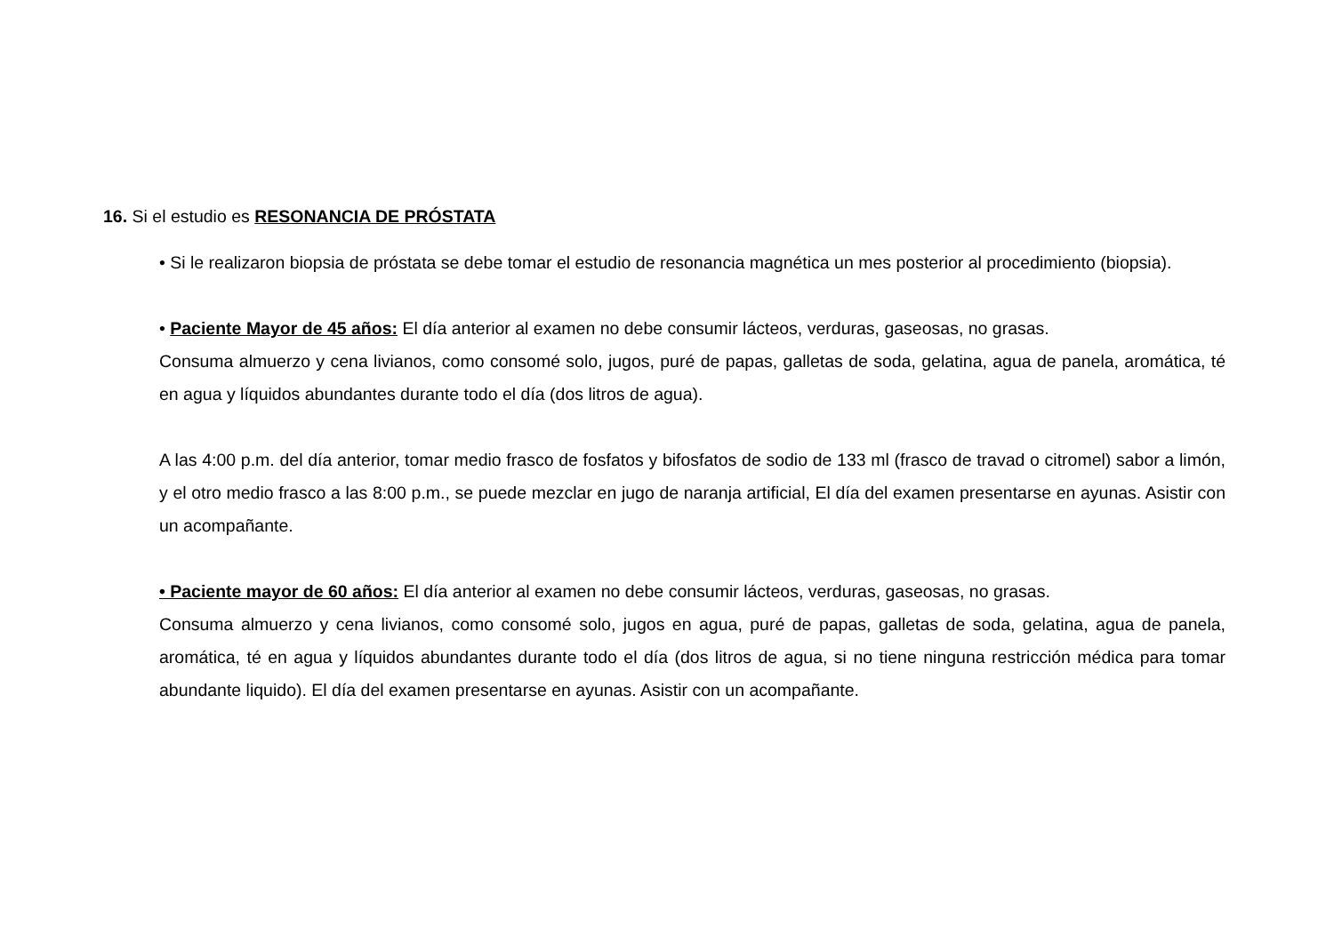16. Si el estudio es RESONANCIA DE PRÓSTATA
• Si le realizaron biopsia de próstata se debe tomar el estudio de resonancia magnética un mes posterior al procedimiento (biopsia).
• Paciente Mayor de 45 años: El día anterior al examen no debe consumir lácteos, verduras, gaseosas, no grasas.
Consuma almuerzo y cena livianos, como consomé solo, jugos, puré de papas, galletas de soda, gelatina, agua de panela, aromática, té en agua y líquidos abundantes durante todo el día (dos litros de agua).
A las 4:00 p.m. del día anterior, tomar medio frasco de fosfatos y bifosfatos de sodio de 133 ml (frasco de travad o citromel) sabor a limón, y el otro medio frasco a las 8:00 p.m., se puede mezclar en jugo de naranja artificial, El día del examen presentarse en ayunas. Asistir con un acompañante.
• Paciente mayor de 60 años: El día anterior al examen no debe consumir lácteos, verduras, gaseosas, no grasas.
Consuma almuerzo y cena livianos, como consomé solo, jugos en agua, puré de papas, galletas de soda, gelatina, agua de panela, aromática, té en agua y líquidos abundantes durante todo el día (dos litros de agua, si no tiene ninguna restricción médica para tomar abundante liquido). El día del examen presentarse en ayunas. Asistir con un acompañante.